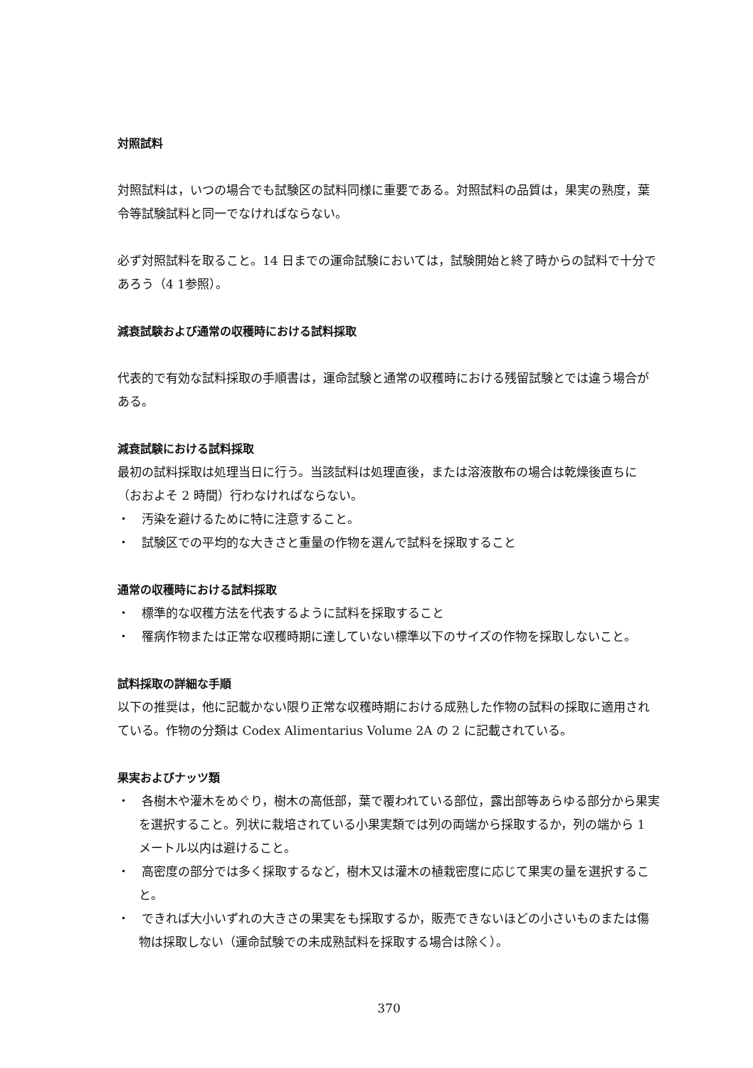対照試料
対照試料は，いつの場合でも試験区の試料同様に重要である。対照試料の品質は，果実の熟度，葉令等試験試料と同一でなければならない。
必ず対照試料を取ること。14 日までの運命試験においては，試験開始と終了時からの試料で十分であろう（4 1参照）。
減衰試験および通常の収穫時における試料採取
代表的で有効な試料採取の手順書は，運命試験と通常の収穫時における残留試験とでは違う場合がある。
減衰試験における試料採取
最初の試料採取は処理当日に行う。当該試料は処理直後，または溶液散布の場合は乾燥後直ちに（おおよそ 2 時間）行わなければならない。
・　汚染を避けるために特に注意すること。
・　試験区での平均的な大きさと重量の作物を選んで試料を採取すること
通常の収穫時における試料採取
・　標準的な収穫方法を代表するように試料を採取すること
・　罹病作物または正常な収穫時期に達していない標準以下のサイズの作物を採取しないこと。
試料採取の詳細な手順
以下の推奨は，他に記載かない限り正常な収穫時期における成熟した作物の試料の採取に適用されている。作物の分類は Codex Alimentarius Volume 2A の 2 に記載されている。
果実およびナッツ類
・　各樹木や灌木をめぐり，樹木の高低部，葉で覆われている部位，露出部等あらゆる部分から果実を選択すること。列状に栽培されている小果実類では列の両端から採取するか，列の端から 1 メートル以内は避けること。
・　高密度の部分では多く採取するなど，樹木又は灌木の植栽密度に応じて果実の量を選択すること。
・　できれば大小いずれの大きさの果実をも採取するか，販売できないほどの小さいものまたは傷物は採取しない（運命試験での未成熟試料を採取する場合は除く）。
370